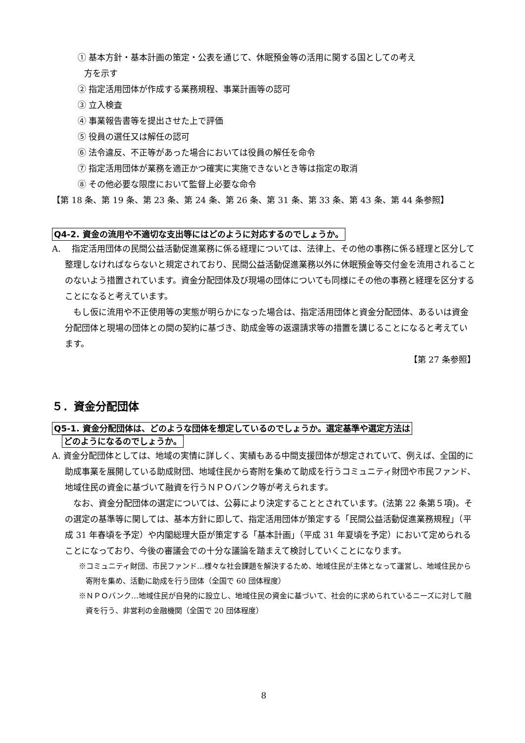① 基本方針・基本計画の策定・公表を通じて、休眠預金等の活用に関する国としての考え
方を示す
② 指定活用団体が作成する業務規程、事業計画等の認可
③ 立入検査
④ 事業報告書等を提出させた上で評価
⑤ 役員の選任又は解任の認可
⑥ 法令違反、不正等があった場合においては役員の解任を命令
⑦ 指定活用団体が業務を適正かつ確実に実施できないとき等は指定の取消
⑧ その他必要な限度において監督上必要な命令
【第 18 条、第 19 条、第 23 条、第 24 条、第 26 条、第 31 条、第 33 条、第 43 条、第 44 条参照】
Q4-2. 資金の流用や不適切な支出等にはどのように対応するのでしょうか。
A.　 指定活用団体の民間公益活動促進業務に係る経理については、法律上、その他の事務に係る経理と区分して整理しなければならないと規定されており、民間公益活動促進業務以外に休眠預金等交付金を流用されることのないよう措置されています。資金分配団体及び現場の団体についても同様にその他の事務と経理を区分することになると考えています。
　もし仮に流用や不正使用等の実態が明らかになった場合は、指定活用団体と資金分配団体、あるいは資金分配団体と現場の団体との間の契約に基づき、助成金等の返還請求等の措置を講じることになると考えています。
【第 27 条参照】
５．資金分配団体
Q5-1. 資金分配団体は、どのような団体を想定しているのでしょうか。選定基準や選定方法は
どのようになるのでしょうか。
A. 資金分配団体としては、地域の実情に詳しく、実績もある中間支援団体が想定されていて、例えば、全国的に助成事業を展開している助成財団、地域住民から寄附を集めて助成を行うコミュニティ財団や市民ファンド、地域住民の資金に基づいて融資を行うＮＰＯバンク等が考えられます。
　なお、資金分配団体の選定については、公募により決定することとされています。(法第 22 条第５項)。その選定の基準等に関しては、基本方針に即して、指定活用団体が策定する「民間公益活動促進業務規程」（平成 31 年春頃を予定）や内閣総理大臣が策定する「基本計画」（平成 31 年夏頃を予定）において定められることになっており、今後の審議会での十分な議論を踏まえて検討していくことになります。
※コミュニティ財団、市民ファンド…様々な社会課題を解決するため、地域住民が主体となって運営し、地域住民から寄附を集め、活動に助成を行う団体（全国で 60 団体程度）
※ＮＰＯバンク…地域住民が自発的に設立し、地域住民の資金に基づいて、社会的に求められているニーズに対して融資を行う、非営利の金融機関（全国で 20 団体程度）
8